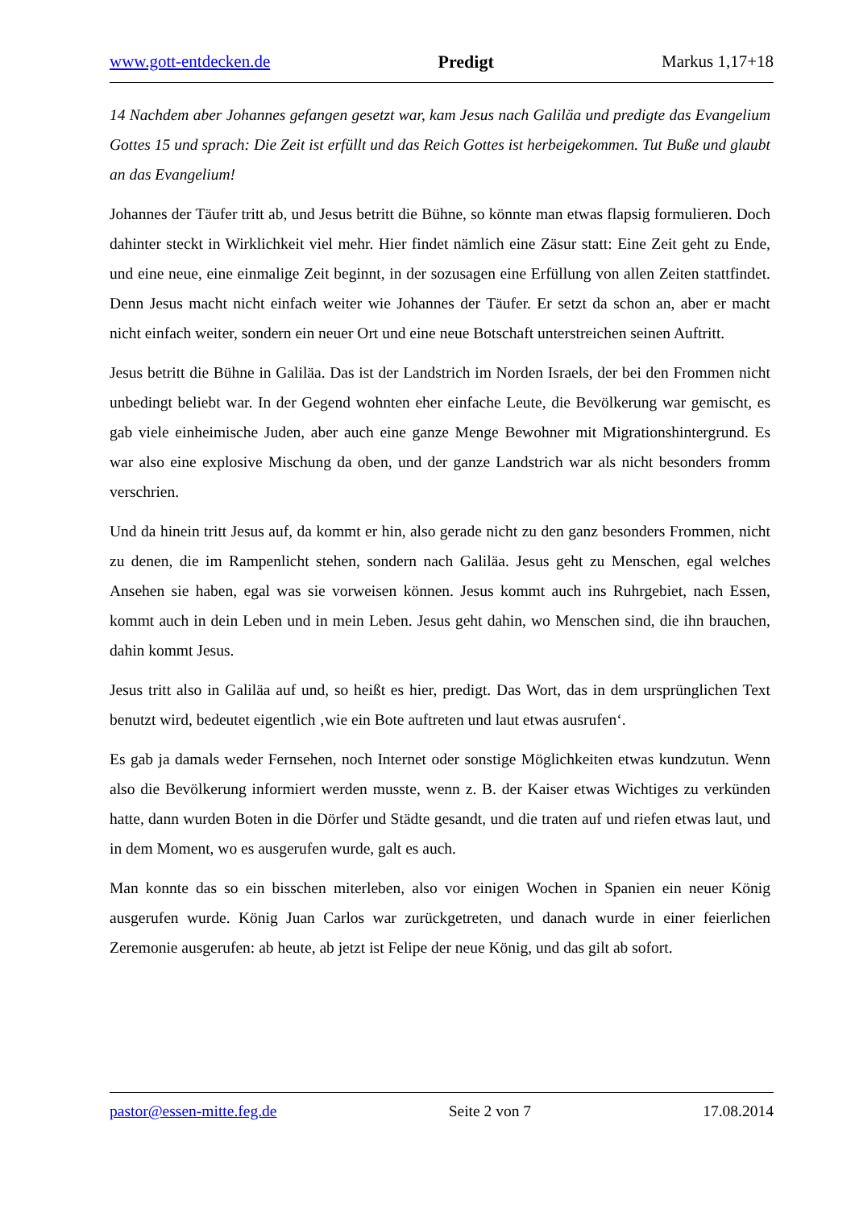www.gott-entdecken.de Predigt Markus 1,17+18
14 Nachdem aber Johannes gefangen gesetzt war, kam Jesus nach Galiläa und predigte das Evangelium Gottes 15 und sprach: Die Zeit ist erfüllt und das Reich Gottes ist herbeigekommen. Tut Buße und glaubt an das Evangelium!
Johannes der Täufer tritt ab, und Jesus betritt die Bühne, so könnte man etwas flapsig formulieren. Doch dahinter steckt in Wirklichkeit viel mehr. Hier findet nämlich eine Zäsur statt: Eine Zeit geht zu Ende, und eine neue, eine einmalige Zeit beginnt, in der sozusagen eine Erfüllung von allen Zeiten stattfindet. Denn Jesus macht nicht einfach weiter wie Johannes der Täufer. Er setzt da schon an, aber er macht nicht einfach weiter, sondern ein neuer Ort und eine neue Botschaft unterstreichen seinen Auftritt.
Jesus betritt die Bühne in Galiläa. Das ist der Landstrich im Norden Israels, der bei den Frommen nicht unbedingt beliebt war. In der Gegend wohnten eher einfache Leute, die Bevölkerung war gemischt, es gab viele einheimische Juden, aber auch eine ganze Menge Bewohner mit Migrationshintergrund. Es war also eine explosive Mischung da oben, und der ganze Landstrich war als nicht besonders fromm verschrien.
Und da hinein tritt Jesus auf, da kommt er hin, also gerade nicht zu den ganz besonders Frommen, nicht zu denen, die im Rampenlicht stehen, sondern nach Galiläa. Jesus geht zu Menschen, egal welches Ansehen sie haben, egal was sie vorweisen können. Jesus kommt auch ins Ruhrgebiet, nach Essen, kommt auch in dein Leben und in mein Leben. Jesus geht dahin, wo Menschen sind, die ihn brauchen, dahin kommt Jesus.
Jesus tritt also in Galiläa auf und, so heißt es hier, predigt. Das Wort, das in dem ursprünglichen Text benutzt wird, bedeutet eigentlich ‚wie ein Bote auftreten und laut etwas ausrufen‘.
Es gab ja damals weder Fernsehen, noch Internet oder sonstige Möglichkeiten etwas kundzutun. Wenn also die Bevölkerung informiert werden musste, wenn z. B. der Kaiser etwas Wichtiges zu verkünden hatte, dann wurden Boten in die Dörfer und Städte gesandt, und die traten auf und riefen etwas laut, und in dem Moment, wo es ausgerufen wurde, galt es auch.
Man konnte das so ein bisschen miterleben, also vor einigen Wochen in Spanien ein neuer König ausgerufen wurde. König Juan Carlos war zurückgetreten, und danach wurde in einer feierlichen Zeremonie ausgerufen: ab heute, ab jetzt ist Felipe der neue König, und das gilt ab sofort.
pastor@essen-mitte.feg.de Seite 2 von 7 17.08.2014